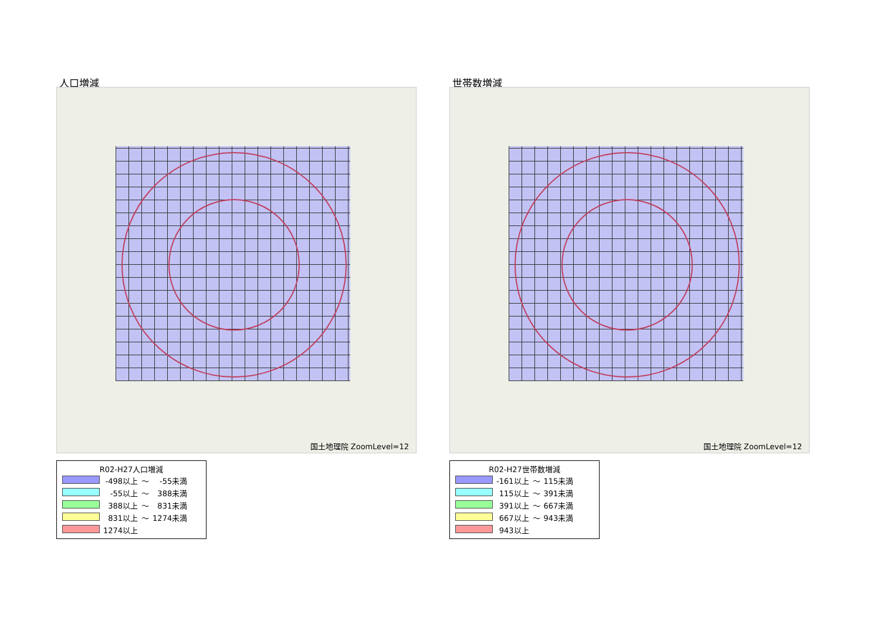人口増減
国土地理院 ZoomLevel=12
R02-H27人口増減
| | -498以上 | ～ | -55未満 |
| | -55以上 | ～ | 388未満 |
| | 388以上 | ～ | 831未満 |
| | 831以上 | ～ | 1274未満 |
| | 1274以上 | | |
世帯数増減
国土地理院 ZoomLevel=12
R02-H27世帯数増減
| | -161以上 | ～ | 115未満 |
| | 115以上 | ～ | 391未満 |
| | 391以上 | ～ | 667未満 |
| | 667以上 | ～ | 943未満 |
| | 943以上 | | |